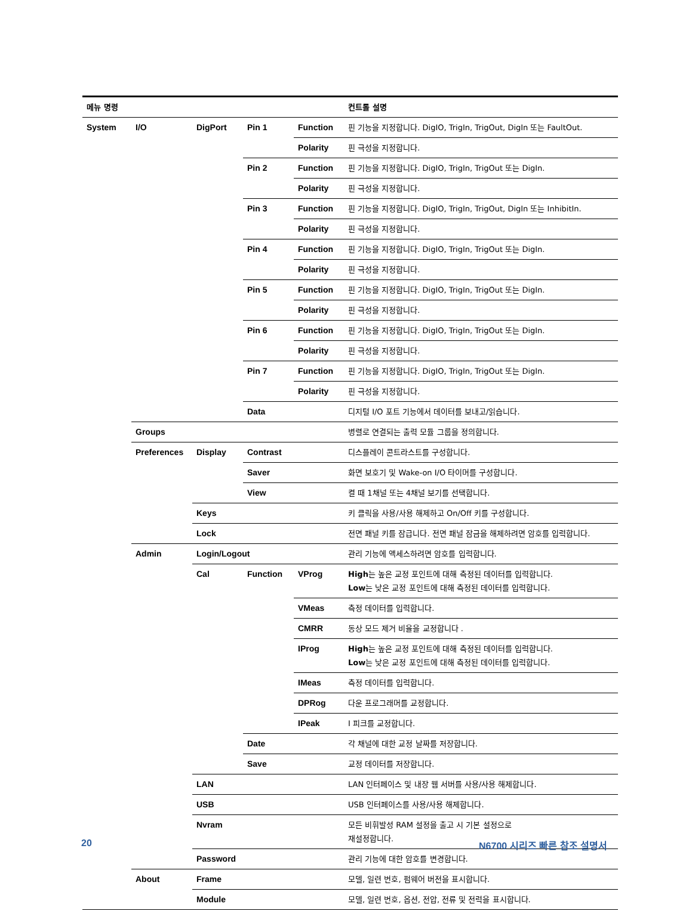| 메뉴 명령 | | | | | 컨트롤 설명 |
| --- | --- | --- | --- | --- | --- |
| System | I/O | DigPort | Pin 1 | Function | 핀 기능을 지정합니다. DigIO, TrigIn, TrigOut, DigIn 또는 FaultOut. |
| | | | | Polarity | 핀 극성을 지정합니다. |
| | | | Pin 2 | Function | 핀 기능을 지정합니다. DigIO, TrigIn, TrigOut 또는 DigIn. |
| | | | | Polarity | 핀 극성을 지정합니다. |
| | | | Pin 3 | Function | 핀 기능을 지정합니다. DigIO, TrigIn, TrigOut, DigIn 또는 InhibitIn. |
| | | | | Polarity | 핀 극성을 지정합니다. |
| | | | Pin 4 | Function | 핀 기능을 지정합니다. DigIO, TrigIn, TrigOut 또는 DigIn. |
| | | | | Polarity | 핀 극성을 지정합니다. |
| | | | Pin 5 | Function | 핀 기능을 지정합니다. DigIO, TrigIn, TrigOut 또는 DigIn. |
| | | | | Polarity | 핀 극성을 지정합니다. |
| | | | Pin 6 | Function | 핀 기능을 지정합니다. DigIO, TrigIn, TrigOut 또는 DigIn. |
| | | | | Polarity | 핀 극성을 지정합니다. |
| | | | Pin 7 | Function | 핀 기능을 지정합니다. DigIO, TrigIn, TrigOut 또는 DigIn. |
| | | | | Polarity | 핀 극성을 지정합니다. |
| | | | Data | | 디지털 I/O 포트 기능에서 데이터를 보내고/읽습니다. |
| | Groups | | | | 병렬로 연결되는 출력 모듈 그룹을 정의합니다. |
| | Preferences | Display | Contrast | | 디스플레이 콘트라스트를 구성합니다. |
| | | | Saver | | 화면 보호기 및 Wake-on I/O 타이머를 구성합니다. |
| | | | View | | 켤 때 1채널 또는 4채널 보기를 선택합니다. |
| | | Keys | | | 키 클릭을 사용/사용 해제하고 On/Off 키를 구성합니다. |
| | | Lock | | | 전면 패널 키를 잠급니다. 전면 패널 잠금을 해제하려면 암호를 입력합니다. |
| | Admin | Login/Logout | | | 관리 기능에 액세스하려면 암호를 입력합니다. |
| | | Cal | Function | VProg | High 는 높은 교정 포인트에 대해 측정된 데이터를 입력합니다. Low 는 낮은 교정 포인트에 대해 측정된 데이터를 입력합니다. |
| | | | | VMeas | 측정 데이터를 입력합니다. |
| | | | | CMRR | 동상 모드 제거 비율을 교정합니다 . |
| | | | | IProg | High 는 높은 교정 포인트에 대해 측정된 데이터를 입력합니다. Low 는 낮은 교정 포인트에 대해 측정된 데이터를 입력합니다. |
| | | | | IMeas | 측정 데이터를 입력합니다. |
| | | | | DPRog | 다운 프로그래머를 교정합니다. |
| | | | | IPeak | I 피크를 교정합니다. |
| | | | Date | | 각 채널에 대한 교정 날짜를 저장합니다. |
| | | | Save | | 교정 데이터를 저장합니다. |
| | | LAN | | | LAN 인터페이스 및 내장 웹 서버를 사용/사용 해제합니다. |
| | | USB | | | USB 인터페이스를 사용/사용 해제합니다. |
| | | Nvram | | | 모든 비휘발성 RAM 설정을 출고 시 기본 설정으로 재설정합니다. |
| | | Password | | | 관리 기능에 대한 암호를 변경합니다. |
| | About | Frame | | | 모델, 일련 번호, 펌웨어 버전을 표시합니다. |
| | | Module | | | 모델, 일련 번호, 옵션, 전압, 전류 및 전력을 표시합니다. |
20 N6700 시리즈 빠른 참조 설명서